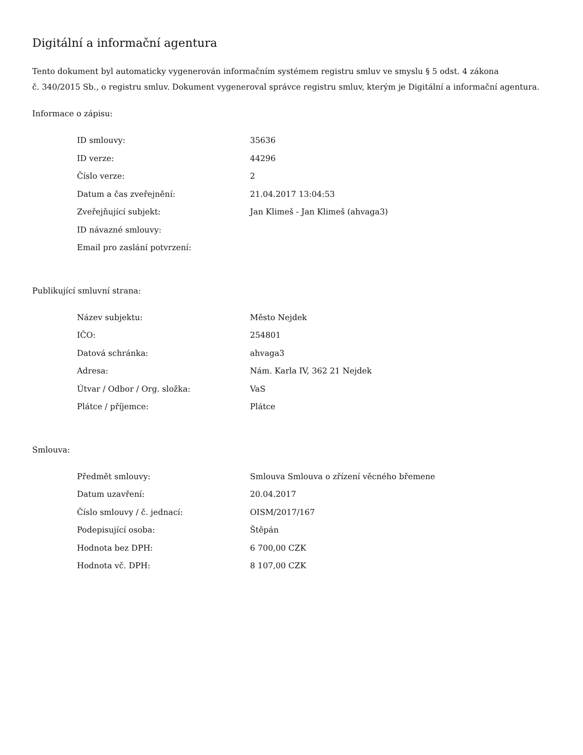Digitální a informační agentura
Tento dokument byl automaticky vygenerován informačním systémem registru smluv ve smyslu § 5 odst. 4 zákona
č. 340/2015 Sb., o registru smluv. Dokument vygeneroval správce registru smluv, kterým je Digitální a informační agentura.
Informace o zápisu:
| ID smlouvy: | 35636 |
| ID verze: | 44296 |
| Číslo verze: | 2 |
| Datum a čas zveřejnění: | 21.04.2017 13:04:53 |
| Zveřejňující subjekt: | Jan Klimeš - Jan Klimeš (ahvaga3) |
| ID návazné smlouvy: | |
| Email pro zaslání potvrzení: | |
Publikující smluvní strana:
| Název subjektu: | Město Nejdek |
| IČO: | 254801 |
| Datová schránka: | ahvaga3 |
| Adresa: | Nám. Karla IV, 362 21 Nejdek |
| Útvar / Odbor / Org. složka: | VaS |
| Plátce / příjemce: | Plátce |
Smlouva:
| Předmět smlouvy: | Smlouva Smlouva o zřízení věcného břemene |
| Datum uzavření: | 20.04.2017 |
| Číslo smlouvy / č. jednací: | OISM/2017/167 |
| Podepisující osoba: | Štěpán |
| Hodnota bez DPH: | 6 700,00 CZK |
| Hodnota vč. DPH: | 8 107,00 CZK |